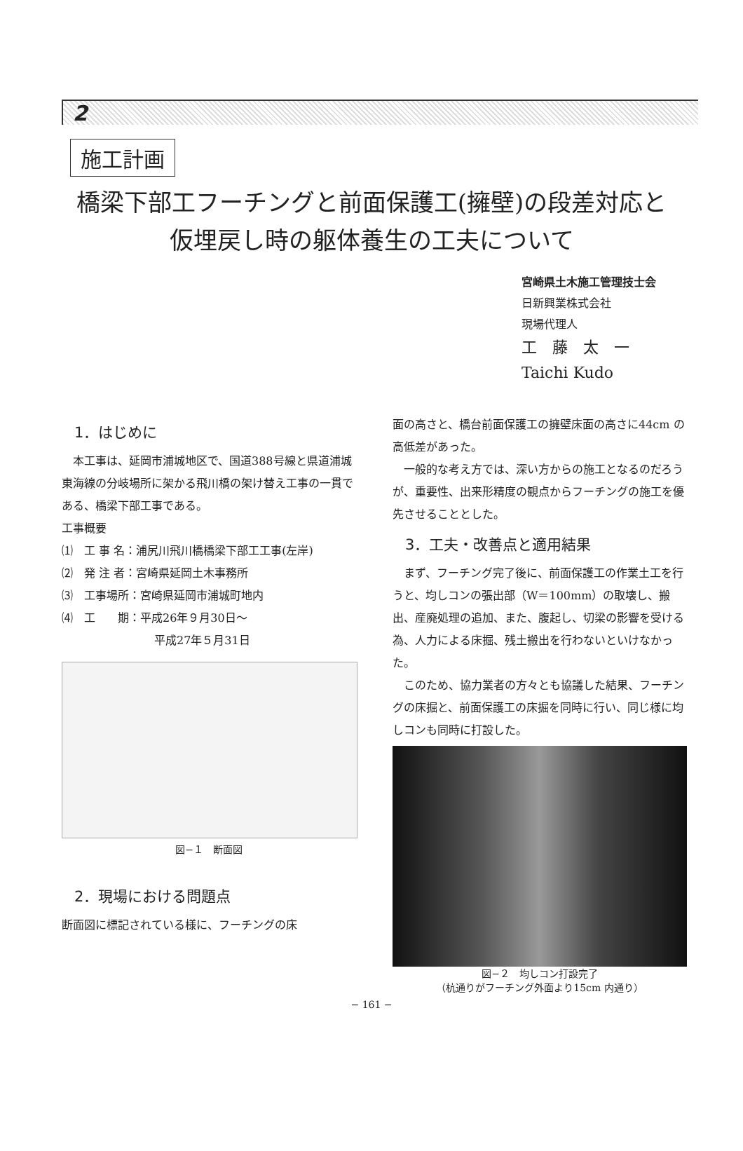2
施工計画
橋梁下部工フーチングと前面保護工(擁壁)の段差対応と
仮埋戻し時の躯体養生の工夫について
宮崎県土木施工管理技士会
日新興業株式会社
現場代理人
工　藤　太　一
Taichi Kudo
1．はじめに
　本工事は、延岡市浦城地区で、国道388号線と県道浦城東海線の分岐場所に架かる飛川橋の架け替え工事の一貫である、橋梁下部工事である。
工事概要
⑴　工 事 名：浦尻川飛川橋橋梁下部工工事(左岸)
⑵　発 注 者：宮崎県延岡土木事務所
⑶　工事場所：宮崎県延岡市浦城町地内
⑷　工　　期：平成26年９月30日～
平成27年５月31日
図−１　断面図
2．現場における問題点
断面図に標記されている様に、フーチングの床
面の高さと、橋台前面保護工の擁壁床面の高さに44cm の高低差があった。
　一般的な考え方では、深い方からの施工となるのだろうが、重要性、出来形精度の観点からフーチングの施工を優先させることとした。
3．工夫・改善点と適用結果
　まず、フーチング完了後に、前面保護工の作業土工を行うと、均しコンの張出部（W＝100mm）の取壊し、搬出、産廃処理の追加、また、腹起し、切梁の影響を受ける為、人力による床掘、残土搬出を行わないといけなかった。
　このため、協力業者の方々とも協議した結果、フーチングの床掘と、前面保護工の床掘を同時に行い、同じ様に均しコンも同時に打設した。
図−２　均しコン打設完了
（杭通りがフーチング外面より15cm 内通り）
− 161 −